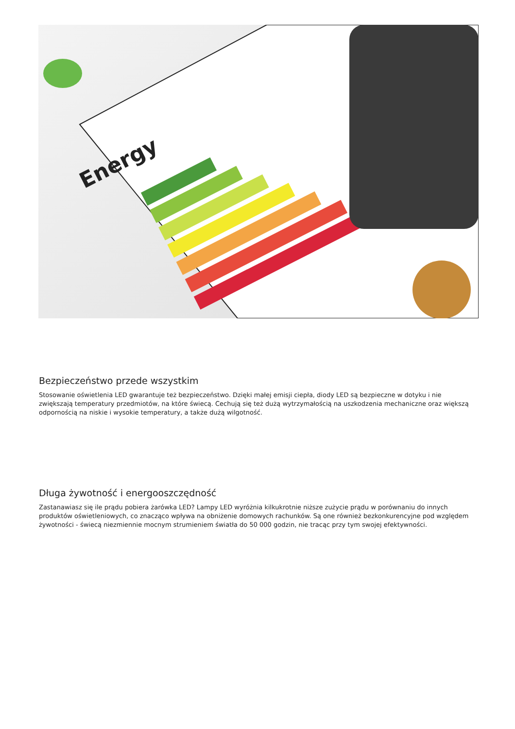Energy
Bezpieczeństwo przede wszystkim
Stosowanie oświetlenia LED gwarantuje też bezpieczeństwo. Dzięki małej emisji ciepła, diody LED są bezpieczne w dotyku i nie zwiększają temperatury przedmiotów, na które świecą. Cechują się też dużą wytrzymałością na uszkodzenia mechaniczne oraz większą odpornością na niskie i wysokie temperatury, a także dużą wilgotność.
Długa żywotność i energooszczędność
Zastanawiasz się ile prądu pobiera żarówka LED? Lampy LED wyróżnia kilkukrotnie niższe zużycie prądu w porównaniu do innych produktów oświetleniowych, co znacząco wpływa na obniżenie domowych rachunków. Są one również bezkonkurencyjne pod względem żywotności - świecą niezmiennie mocnym strumieniem światła do 50 000 godzin, nie tracąc przy tym swojej efektywności.